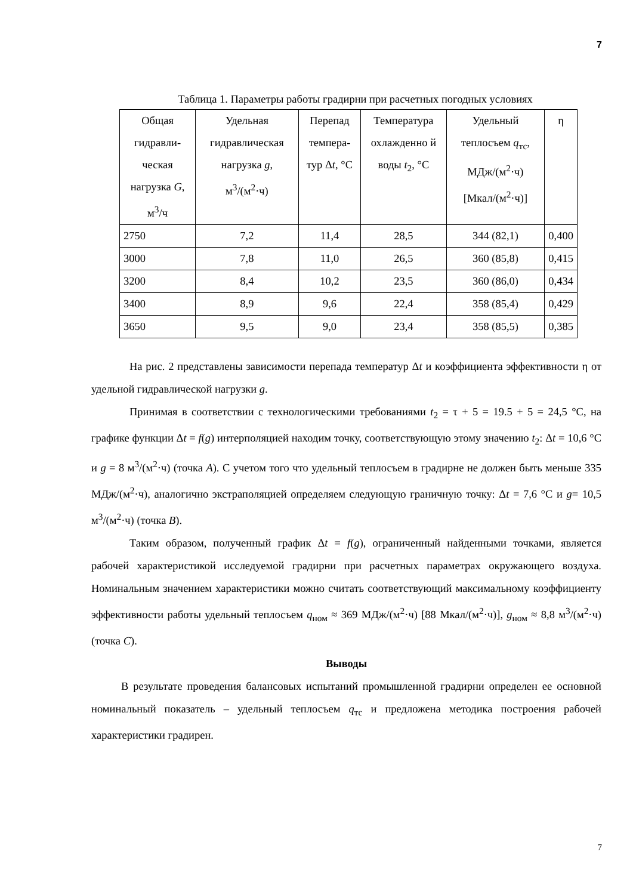7
Таблица 1. Параметры работы градирни при расчетных погодных условиях
| Общая гидравли-ческая нагрузка G , м<sup>3</sup>/ч | Удельная гидравлическая нагрузка g , м<sup>3</sup>/(м<sup>2</sup>·ч) | Перепад темпера-тур Δ t , °C | Температура охлажденно й воды t<sub>2</sub>, °C | Удельный теплосъем q<sub>тс</sub>, МДж/(м<sup>2</sup>·ч) [Мкал/(м<sup>2</sup>·ч)] | η |
| 2750 | 7,2 | 11,4 | 28,5 | 344 (82,1) | 0,400 |
| 3000 | 7,8 | 11,0 | 26,5 | 360 (85,8) | 0,415 |
| 3200 | 8,4 | 10,2 | 23,5 | 360 (86,0) | 0,434 |
| 3400 | 8,9 | 9,6 | 22,4 | 358 (85,4) | 0,429 |
| 3650 | 9,5 | 9,0 | 23,4 | 358 (85,5) | 0,385 |
На рис. 2 представлены зависимости перепада температур Δt и коэффициента эффективности η от удельной гидравлической нагрузки g.
Принимая в соответствии с технологическими требованиями t<sub>2</sub> = τ + 5 = 19.5 + 5 = 24,5 °С, на графике функции Δt = f(g) интерполяцией находим точку, соответствующую этому значению t<sub>2</sub>: Δt = 10,6 °С и g = 8 м<sup>3</sup>/(м<sup>2</sup>·ч) (точка А). С учетом того что удельный теплосъем в градирне не должен быть меньше 335 МДж/(м<sup>2</sup>·ч), аналогично экстраполяцией определяем следующую граничную точку: Δt = 7,6 °С и g= 10,5 м<sup>3</sup>/(м<sup>2</sup>·ч) (точка В).
Таким образом, полученный график Δt = f(g), ограниченный найденными точками, является рабочей характеристикой исследуемой градирни при расчетных параметрах окружающего воздуха. Номинальным значением характеристики можно считать соответствующий максимальному коэффициенту эффективности работы удельный теплосъем q<sub>ном</sub> ≈ 369 МДж/(м<sup>2</sup>·ч) [88 Мкал/(м<sup>2</sup>·ч)], g<sub>ном</sub> ≈ 8,8 м<sup>3</sup>/(м<sup>2</sup>·ч) (точка С).
Выводы
В результате проведения балансовых испытаний промышленной градирни определен ее основной номинальный показатель – удельный теплосъем q<sub>тс</sub> и предложена методика построения рабочей характеристики градирен.
7